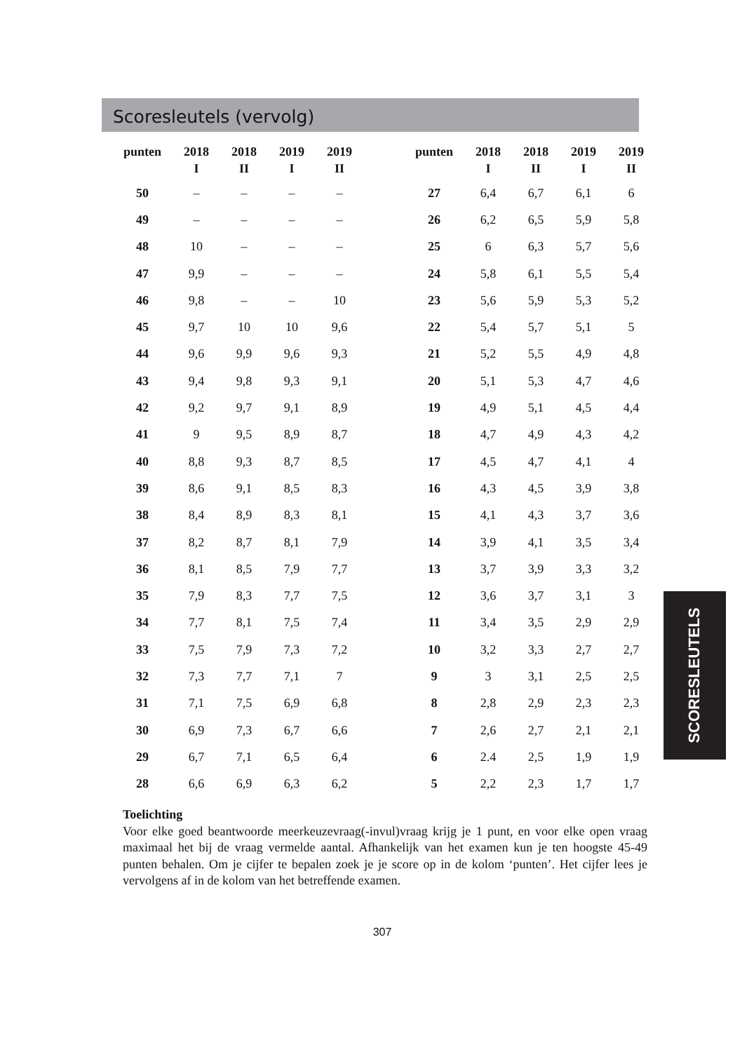Scoresleutels (vervolg)
| punten | 2018 I | 2018 II | 2019 I | 2019 II | | punten | 2018 I | 2018 II | 2019 I | 2019 II |
| --- | --- | --- | --- | --- | --- | --- | --- | --- | --- | --- |
| 50 | – | – | – | – | | 27 | 6,4 | 6,7 | 6,1 | 6 |
| 49 | – | – | – | – | | 26 | 6,2 | 6,5 | 5,9 | 5,8 |
| 48 | 10 | – | – | – | | 25 | 6 | 6,3 | 5,7 | 5,6 |
| 47 | 9,9 | – | – | – | | 24 | 5,8 | 6,1 | 5,5 | 5,4 |
| 46 | 9,8 | – | – | 10 | | 23 | 5,6 | 5,9 | 5,3 | 5,2 |
| 45 | 9,7 | 10 | 10 | 9,6 | | 22 | 5,4 | 5,7 | 5,1 | 5 |
| 44 | 9,6 | 9,9 | 9,6 | 9,3 | | 21 | 5,2 | 5,5 | 4,9 | 4,8 |
| 43 | 9,4 | 9,8 | 9,3 | 9,1 | | 20 | 5,1 | 5,3 | 4,7 | 4,6 |
| 42 | 9,2 | 9,7 | 9,1 | 8,9 | | 19 | 4,9 | 5,1 | 4,5 | 4,4 |
| 41 | 9 | 9,5 | 8,9 | 8,7 | | 18 | 4,7 | 4,9 | 4,3 | 4,2 |
| 40 | 8,8 | 9,3 | 8,7 | 8,5 | | 17 | 4,5 | 4,7 | 4,1 | 4 |
| 39 | 8,6 | 9,1 | 8,5 | 8,3 | | 16 | 4,3 | 4,5 | 3,9 | 3,8 |
| 38 | 8,4 | 8,9 | 8,3 | 8,1 | | 15 | 4,1 | 4,3 | 3,7 | 3,6 |
| 37 | 8,2 | 8,7 | 8,1 | 7,9 | | 14 | 3,9 | 4,1 | 3,5 | 3,4 |
| 36 | 8,1 | 8,5 | 7,9 | 7,7 | | 13 | 3,7 | 3,9 | 3,3 | 3,2 |
| 35 | 7,9 | 8,3 | 7,7 | 7,5 | | 12 | 3,6 | 3,7 | 3,1 | 3 |
| 34 | 7,7 | 8,1 | 7,5 | 7,4 | | 11 | 3,4 | 3,5 | 2,9 | 2,9 |
| 33 | 7,5 | 7,9 | 7,3 | 7,2 | | 10 | 3,2 | 3,3 | 2,7 | 2,7 |
| 32 | 7,3 | 7,7 | 7,1 | 7 | | 9 | 3 | 3,1 | 2,5 | 2,5 |
| 31 | 7,1 | 7,5 | 6,9 | 6,8 | | 8 | 2,8 | 2,9 | 2,3 | 2,3 |
| 30 | 6,9 | 7,3 | 6,7 | 6,6 | | 7 | 2,6 | 2,7 | 2,1 | 2,1 |
| 29 | 6,7 | 7,1 | 6,5 | 6,4 | | 6 | 2.4 | 2,5 | 1,9 | 1,9 |
| 28 | 6,6 | 6,9 | 6,3 | 6,2 | | 5 | 2,2 | 2,3 | 1,7 | 1,7 |
Toelichting
Voor elke goed beantwoorde meerkeuzevraag(-invul)vraag krijg je 1 punt, en voor elke open vraag maximaal het bij de vraag vermelde aantal. Afhankelijk van het examen kun je ten hoogste 45-49 punten behalen. Om je cijfer te bepalen zoek je je score op in de kolom ‘punten’. Het cijfer lees je vervolgens af in de kolom van het betreffende examen.
307
SCORESLEUTELS